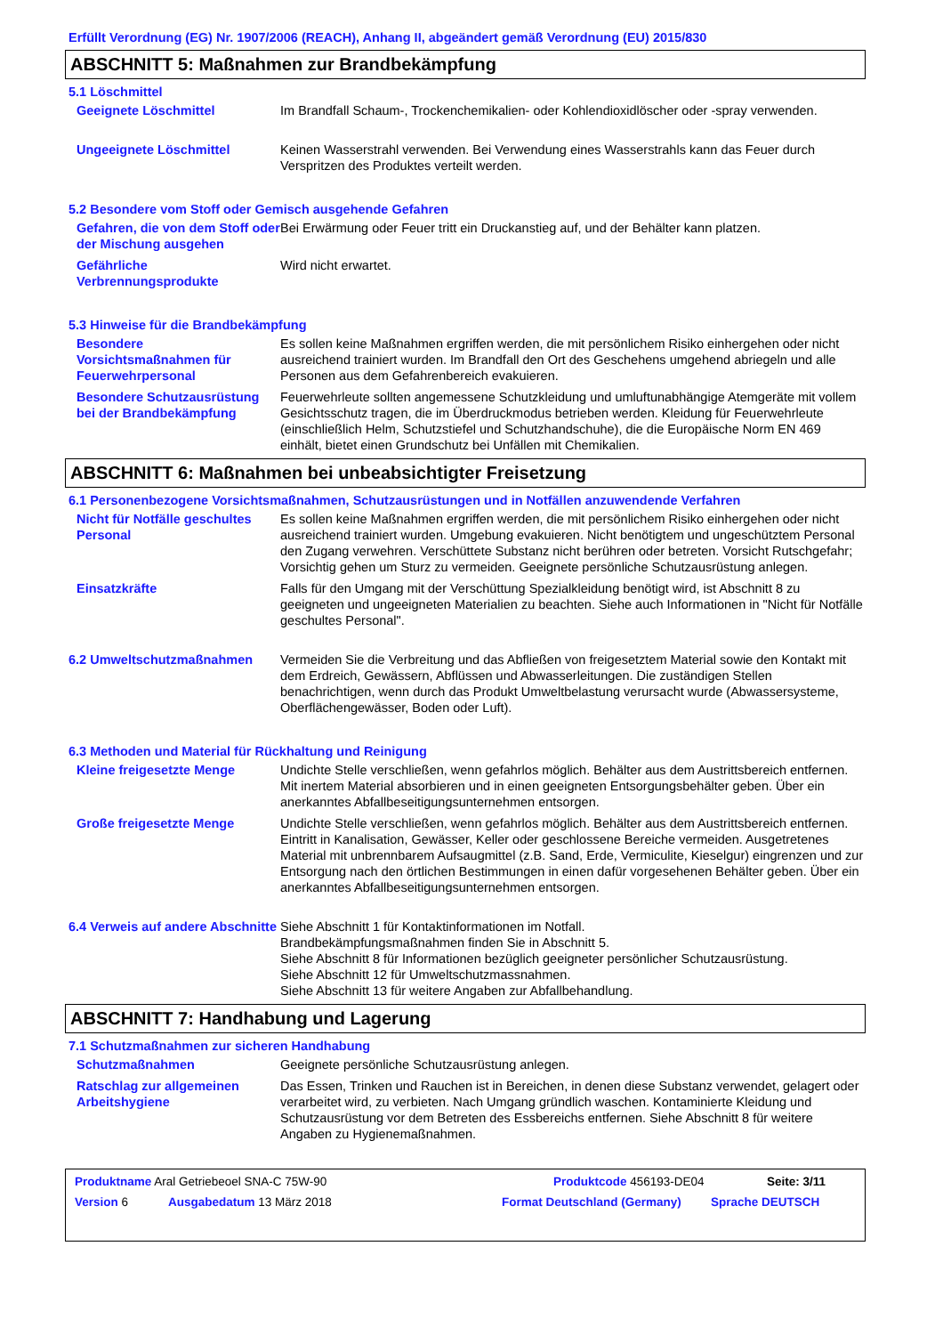Erfüllt Verordnung (EG) Nr. 1907/2006 (REACH), Anhang II, abgeändert gemäß Verordnung (EU) 2015/830
ABSCHNITT 5: Maßnahmen zur Brandbekämpfung
5.1 Löschmittel
Geeignete Löschmittel Im Brandfall Schaum-, Trockenchemikalien- oder Kohlendioxidlöscher oder -spray verwenden.
Ungeeignete Löschmittel Keinen Wasserstrahl verwenden. Bei Verwendung eines Wasserstrahls kann das Feuer durch Verspritzen des Produktes verteilt werden.
5.2 Besondere vom Stoff oder Gemisch ausgehende Gefahren
Gefahren, die von dem Stoff oder der Mischung ausgehen
Bei Erwärmung oder Feuer tritt ein Druckanstieg auf, und der Behälter kann platzen.
Gefährliche Verbrennungsprodukte
Wird nicht erwartet.
5.3 Hinweise für die Brandbekämpfung
Besondere Vorsichtsmaßnahmen für Feuerwehrpersonal
Es sollen keine Maßnahmen ergriffen werden, die mit persönlichem Risiko einhergehen oder nicht ausreichend trainiert wurden. Im Brandfall den Ort des Geschehens umgehend abriegeln und alle Personen aus dem Gefahrenbereich evakuieren.
Besondere Schutzausrüstung bei der Brandbekämpfung
Feuerwehrleute sollten angemessene Schutzkleidung und umluftunabhängige Atemgeräte mit vollem Gesichtsschutz tragen, die im Überdruckmodus betrieben werden. Kleidung für Feuerwehrleute (einschließlich Helm, Schutzstiefel und Schutzhandschuhe), die die Europäische Norm EN 469 einhält, bietet einen Grundschutz bei Unfällen mit Chemikalien.
ABSCHNITT 6: Maßnahmen bei unbeabsichtigter Freisetzung
6.1 Personenbezogene Vorsichtsmaßnahmen, Schutzausrüstungen und in Notfällen anzuwendende Verfahren
Nicht für Notfälle geschultes Personal
Es sollen keine Maßnahmen ergriffen werden, die mit persönlichem Risiko einhergehen oder nicht ausreichend trainiert wurden. Umgebung evakuieren. Nicht benötigtem und ungeschütztem Personal den Zugang verwehren. Verschüttete Substanz nicht berühren oder betreten. Vorsicht Rutschgefahr; Vorsichtig gehen um Sturz zu vermeiden. Geeignete persönliche Schutzausrüstung anlegen.
Einsatzkräfte Falls für den Umgang mit der Verschüttung Spezialkleidung benötigt wird, ist Abschnitt 8 zu geeigneten und ungeeigneten Materialien zu beachten. Siehe auch Informationen in "Nicht für Notfälle geschultes Personal".
6.2 Umweltschutzmaßnahmen Vermeiden Sie die Verbreitung und das Abfließen von freigesetztem Material sowie den Kontakt mit dem Erdreich, Gewässern, Abflüssen und Abwasserleitungen. Die zuständigen Stellen benachrichtigen, wenn durch das Produkt Umweltbelastung verursacht wurde (Abwassersysteme, Oberflächengewässer, Boden oder Luft).
6.3 Methoden und Material für Rückhaltung und Reinigung
Kleine freigesetzte Menge Undichte Stelle verschließen, wenn gefahrlos möglich. Behälter aus dem Austrittsbereich entfernen. Mit inertem Material absorbieren und in einen geeigneten Entsorgungsbehälter geben. Über ein anerkanntes Abfallbeseitigungsunternehmen entsorgen.
Große freigesetzte Menge Undichte Stelle verschließen, wenn gefahrlos möglich. Behälter aus dem Austrittsbereich entfernen. Eintritt in Kanalisation, Gewässer, Keller oder geschlossene Bereiche vermeiden. Ausgetretenes Material mit unbrennbarem Aufsaugmittel (z.B. Sand, Erde, Vermiculite, Kieselgur) eingrenzen und zur Entsorgung nach den örtlichen Bestimmungen in einen dafür vorgesehenen Behälter geben. Über ein anerkanntes Abfallbeseitigungsunternehmen entsorgen.
6.4 Verweis auf andere Abschnitte
Siehe Abschnitt 1 für Kontaktinformationen im Notfall.
Brandbekämpfungsmaßnahmen finden Sie in Abschnitt 5.
Siehe Abschnitt 8 für Informationen bezüglich geeigneter persönlicher Schutzausrüstung.
Siehe Abschnitt 12 für Umweltschutzmassnahmen.
Siehe Abschnitt 13 für weitere Angaben zur Abfallbehandlung.
ABSCHNITT 7: Handhabung und Lagerung
7.1 Schutzmaßnahmen zur sicheren Handhabung
Schutzmaßnahmen Geeignete persönliche Schutzausrüstung anlegen.
Ratschlag zur allgemeinen Arbeitshygiene
Das Essen, Trinken und Rauchen ist in Bereichen, in denen diese Substanz verwendet, gelagert oder verarbeitet wird, zu verbieten. Nach Umgang gründlich waschen. Kontaminierte Kleidung und Schutzausrüstung vor dem Betreten des Essbereichs entfernen. Siehe Abschnitt 8 für weitere Angaben zu Hygienemaßnahmen.
Produktname Aral Getriebeoel SNA-C 75W-90 Produktcode 456193-DE04 Seite: 3/11
Version 6 Ausgabedatum 13 März 2018 Format Deutschland (Germany) Sprache DEUTSCH